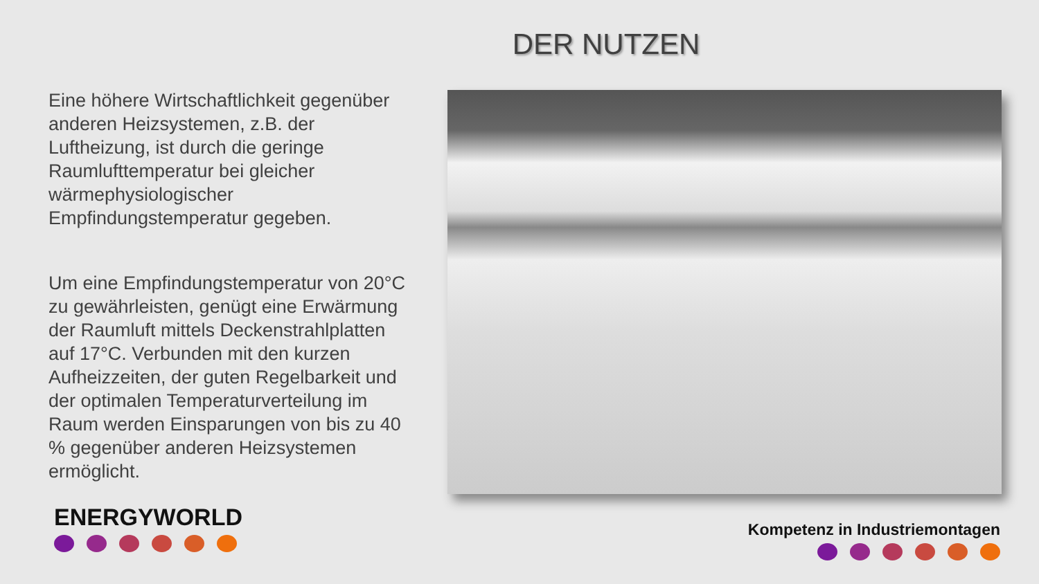DER NUTZEN
Eine höhere Wirtschaftlichkeit gegenüber anderen Heizsystemen, z.B. der Luftheizung, ist durch die geringe Raumlufttemperatur bei gleicher wärmephysiologischer Empfindungstemperatur gegeben.
Um eine Empfindungstemperatur von 20°C zu gewährleisten, genügt eine Erwärmung der Raumluft mittels Deckenstrahlplatten auf 17°C. Verbunden mit den kurzen Aufheizzeiten, der guten Regelbarkeit und der optimalen Temperaturverteilung im Raum werden Einsparungen von bis zu 40 % gegenüber anderen Heizsystemen ermöglicht.
ENERGYWORLD Kompetenz in Industriemontagen